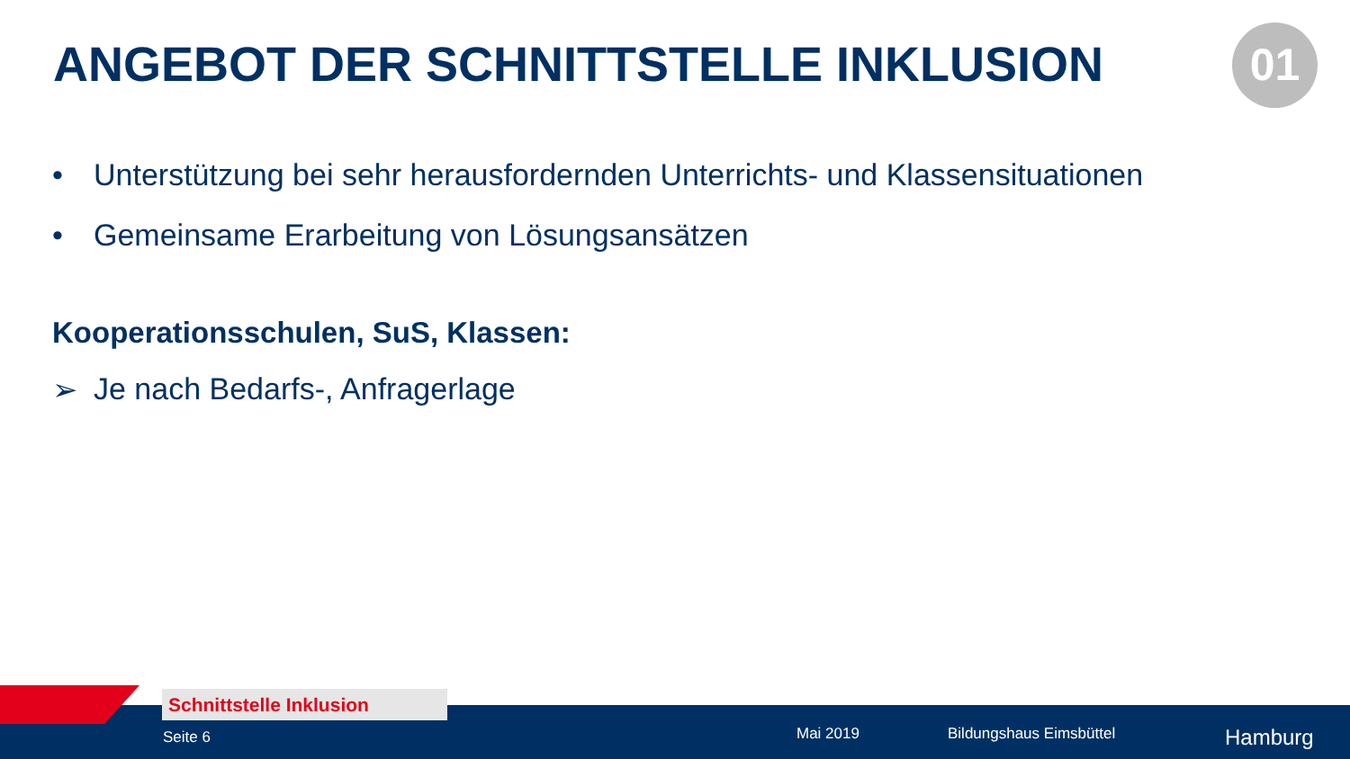ANGEBOT DER SCHNITTSTELLE INKLUSION
01
• Unterstützung bei sehr herausfordernden Unterrichts- und Klassensituationen
• Gemeinsame Erarbeitung von Lösungsansätzen
Kooperationsschulen, SuS, Klassen:
➢ Je nach Bedarfs-, Anfragerlage
Schnittstelle Inklusion
Seite 6 Mai 2019 Bildungshaus Eimsbüttel Hamburg